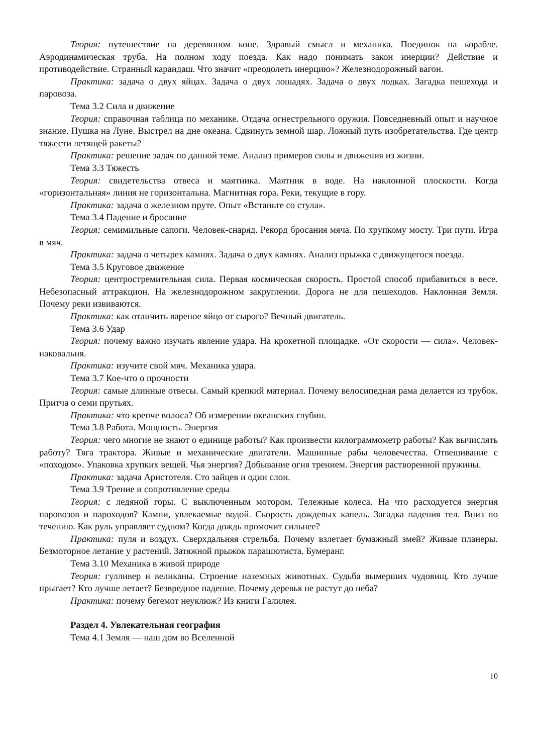Теория: путешествие на деревянном коне. Здравый смысл и механика. Поединок на корабле. Аэродинамическая труба. На полном ходу поезда. Как надо понимать закон инерции? Действие и противодействие. Странный карандаш. Что значит «преодолеть инерцию»? Железнодорожный вагон.
Практика: задача о двух яйцах. Задача о двух лошадях. Задача о двух лодках. Загадка пешехода и паровоза.
Тема 3.2 Сила и движение
Теория: справочная таблица по механике. Отдача огнестрельного оружия. Повседневный опыт и научное знание. Пушка на Луне. Выстрел на дне океана. Сдвинуть земной шар. Ложный путь изобретательства. Где центр тяжести летящей ракеты?
Практика: решение задач по данной теме. Анализ примеров силы и движения из жизни.
Тема 3.3 Тяжесть
Теория: свидетельства отвеса и маятника. Маятник в воде. На наклонной плоскости. Когда «горизонтальная» линия не горизонтальна. Магнитная гора. Реки, текущие в гору.
Практика: задача о железном пруте. Опыт «Встаньте со стула».
Тема 3.4 Падение и бросание
Теория: семимильные сапоги. Человек-снаряд. Рекорд бросания мяча. По хрупкому мосту. Три пути. Игра в мяч.
Практика: задача о четырех камнях. Задача о двух камнях. Анализ прыжка с движущегося поезда.
Тема 3.5 Круговое движение
Теория: центростремительная сила. Первая космическая скорость. Простой способ прибавиться в весе. Небезопасный аттракцион. На железнодорожном закруглении. Дорога не для пешеходов. Наклонная Земля. Почему реки извиваются.
Практика: как отличить вареное яйцо от сырого? Вечный двигатель.
Тема 3.6 Удар
Теория: почему важно изучать явление удара. На крокетной площадке. «От скорости — сила». Человек-наковальня.
Практика: изучите свой мяч. Механика удара.
Тема 3.7 Кое-что о прочности
Теория: самые длинные отвесы. Самый крепкий материал. Почему велосипедная рама делается из трубок. Притча о семи прутьях.
Практика: что крепче волоса? Об измерении океанских глубин.
Тема 3.8 Работа. Мощность. Энергия
Теория: чего многие не знают о единице работы? Как произвести килограммометр работы? Как вычислять работу? Тяга трактора. Живые и механические двигатели. Машинные рабы человечества. Отвешивание с «походом». Упаковка хрупких вещей. Чья энергия? Добывание огня трением. Энергия растворенной пружины.
Практика: задача Аристотеля. Сто зайцев и один слон.
Тема 3.9 Трение и сопротивление среды
Теория: с ледяной горы. С выключенным мотором. Тележные колеса. На что расходуется энергия паровозов и пароходов? Камни, увлекаемые водой. Скорость дождевых капель. Загадка падения тел. Вниз по течению. Как руль управляет судном? Когда дождь промочит сильнее?
Практика: пуля и воздух. Сверхдальняя стрельба. Почему взлетает бумажный змей? Живые планеры. Безмоторное летание у растений. Затяжной прыжок парашютиста. Бумеранг.
Тема 3.10 Механика в живой природе
Теория: гулливер и великаны. Строение наземных животных. Судьба вымерших чудовищ. Кто лучше прыгает? Кто лучше летает? Безвредное падение. Почему деревья не растут до неба?
Практика: почему бегемот неуклюж? Из книги Галилея.
Раздел 4. Увлекательная география
Тема 4.1 Земля — наш дом во Вселенной
10